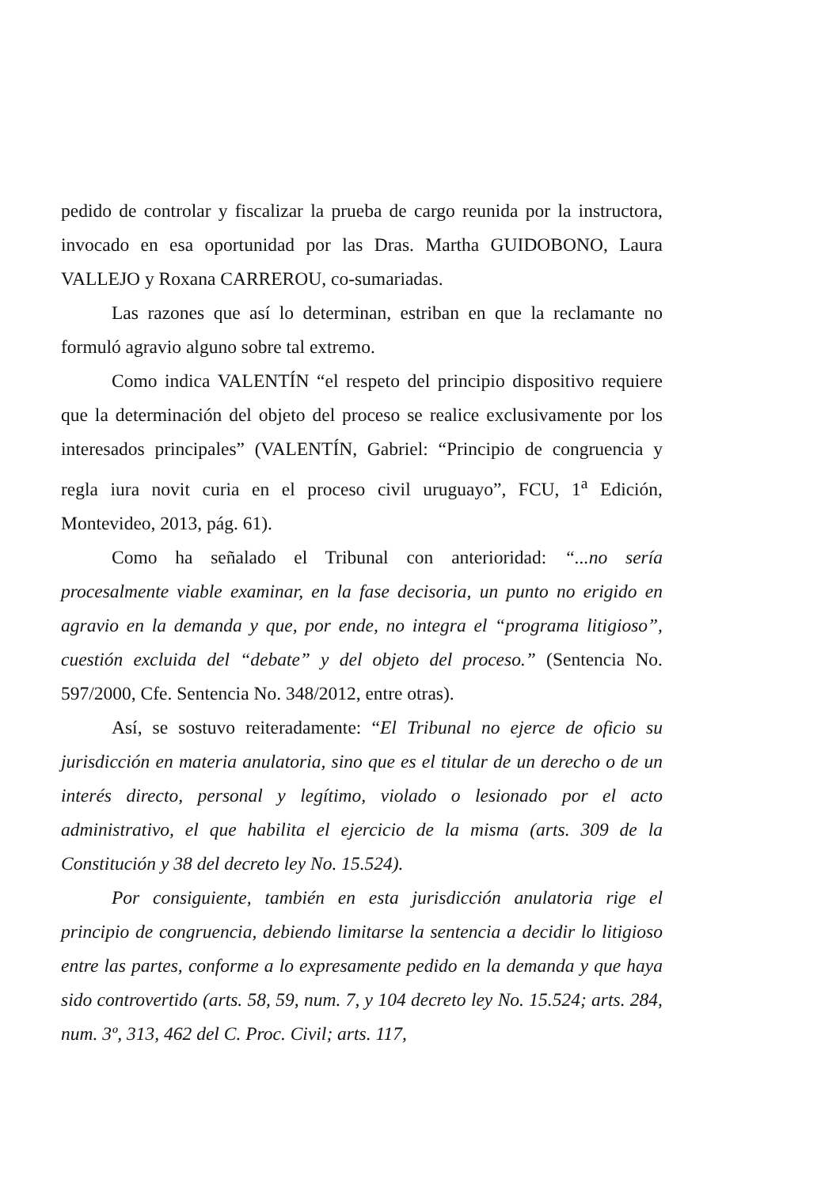pedido de controlar y fiscalizar la prueba de cargo reunida por la instructora, invocado en esa oportunidad por las Dras. Martha GUIDOBONO, Laura VALLEJO y Roxana CARREROU, co-sumariadas.
Las razones que así lo determinan, estriban en que la reclamante no formuló agravio alguno sobre tal extremo.
Como indica VALENTÍN “el respeto del principio dispositivo requiere que la determinación del objeto del proceso se realice exclusivamente por los interesados principales” (VALENTÍN, Gabriel: “Principio de congruencia y regla iura novit curia en el proceso civil uruguayo”, FCU, 1<sup>a</sup> Edición, Montevideo, 2013, pág. 61).
Como ha señalado el Tribunal con anterioridad: “...no sería procesalmente viable examinar, en la fase decisoria, un punto no erigido en agravio en la demanda y que, por ende, no integra el “programa litigioso”, cuestión excluida del “debate” y del objeto del proceso.” (Sentencia No. 597/2000, Cfe. Sentencia No. 348/2012, entre otras).
Así, se sostuvo reiteradamente: “El Tribunal no ejerce de oficio su jurisdicción en materia anulatoria, sino que es el titular de un derecho o de un interés directo, personal y legítimo, violado o lesionado por el acto administrativo, el que habilita el ejercicio de la misma (arts. 309 de la Constitución y 38 del decreto ley No. 15.524).
Por consiguiente, también en esta jurisdicción anulatoria rige el principio de congruencia, debiendo limitarse la sentencia a decidir lo litigioso entre las partes, conforme a lo expresamente pedido en la demanda y que haya sido controvertido (arts. 58, 59, num. 7, y 104 decreto ley No. 15.524; arts. 284, num. 3º, 313, 462 del C. Proc. Civil; arts. 117,